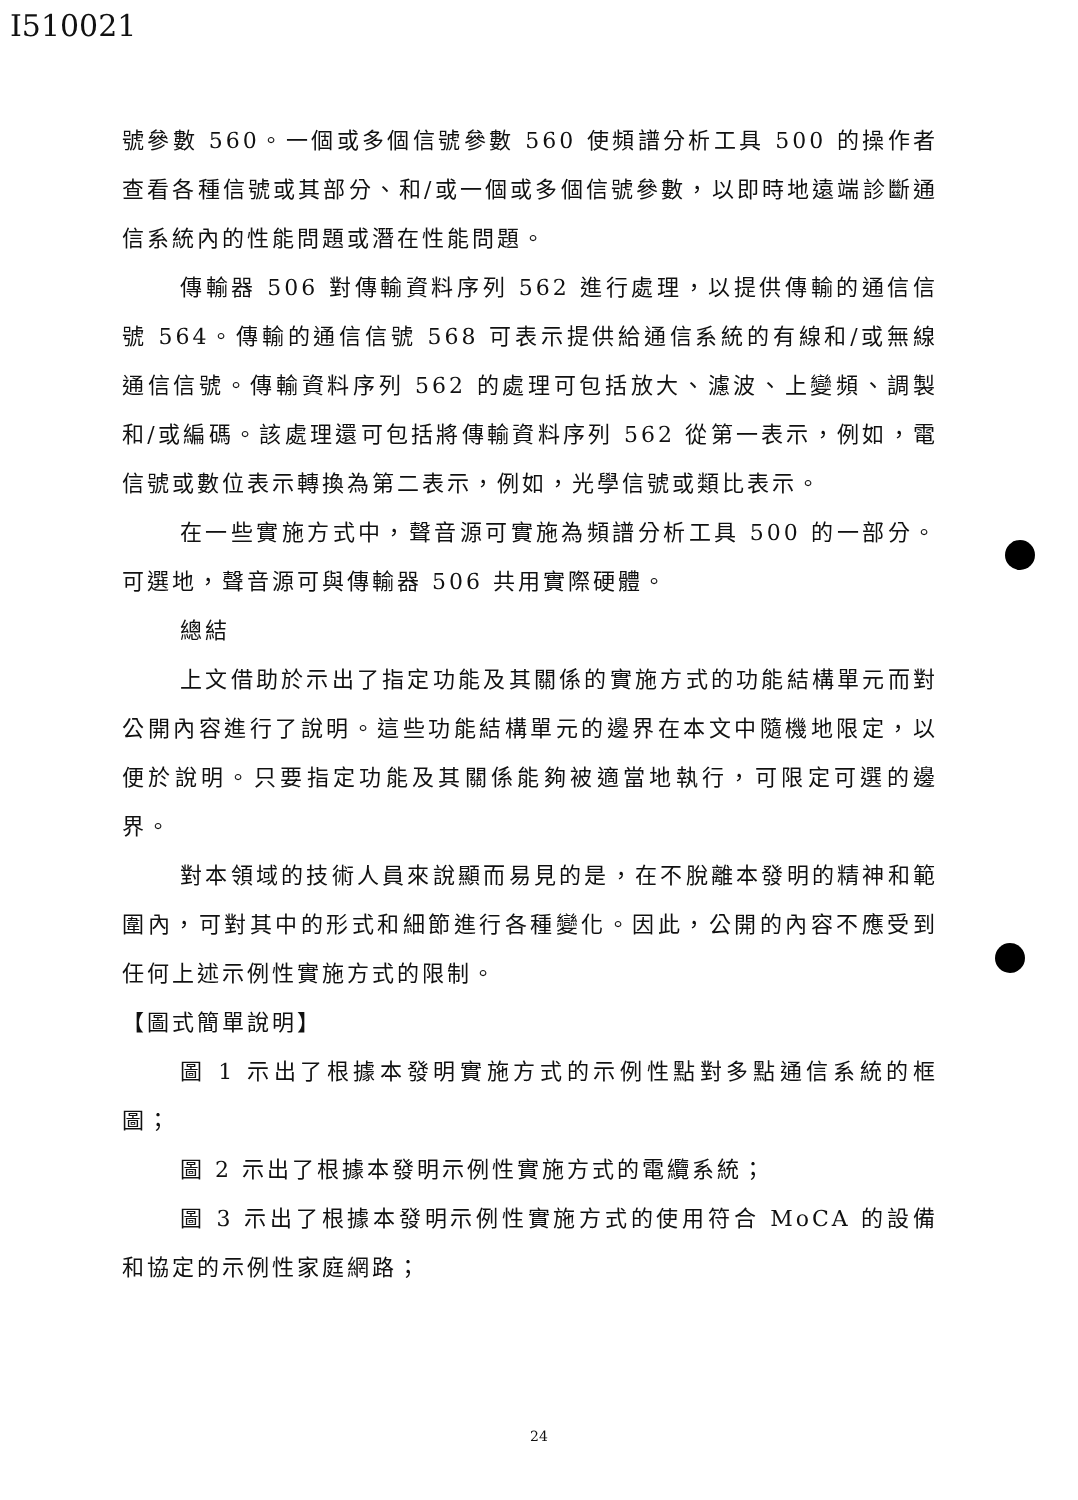I510021
號參數 560。一個或多個信號參數 560 使頻譜分析工具 500 的操作者查看各種信號或其部分、和/或一個或多個信號參數，以即時地遠端診斷通信系統內的性能問題或潛在性能問題。
傳輸器 506 對傳輸資料序列 562 進行處理，以提供傳輸的通信信號 564。傳輸的通信信號 568 可表示提供給通信系統的有線和/或無線通信信號。傳輸資料序列 562 的處理可包括放大、濾波、上變頻、調製和/或編碼。該處理還可包括將傳輸資料序列 562 從第一表示，例如，電信號或數位表示轉換為第二表示，例如，光學信號或類比表示。
在一些實施方式中，聲音源可實施為頻譜分析工具 500 的一部分。可選地，聲音源可與傳輸器 506 共用實際硬體。
總結
上文借助於示出了指定功能及其關係的實施方式的功能結構單元而對公開內容進行了說明。這些功能結構單元的邊界在本文中隨機地限定，以便於說明。只要指定功能及其關係能夠被適當地執行，可限定可選的邊界。
對本領域的技術人員來說顯而易見的是，在不脫離本發明的精神和範圍內，可對其中的形式和細節進行各種變化。因此，公開的內容不應受到任何上述示例性實施方式的限制。
【圖式簡單說明】
圖 1 示出了根據本發明實施方式的示例性點對多點通信系統的框圖；
圖 2 示出了根據本發明示例性實施方式的電纜系統；
圖 3 示出了根據本發明示例性實施方式的使用符合 MoCA 的設備和協定的示例性家庭網路；
24